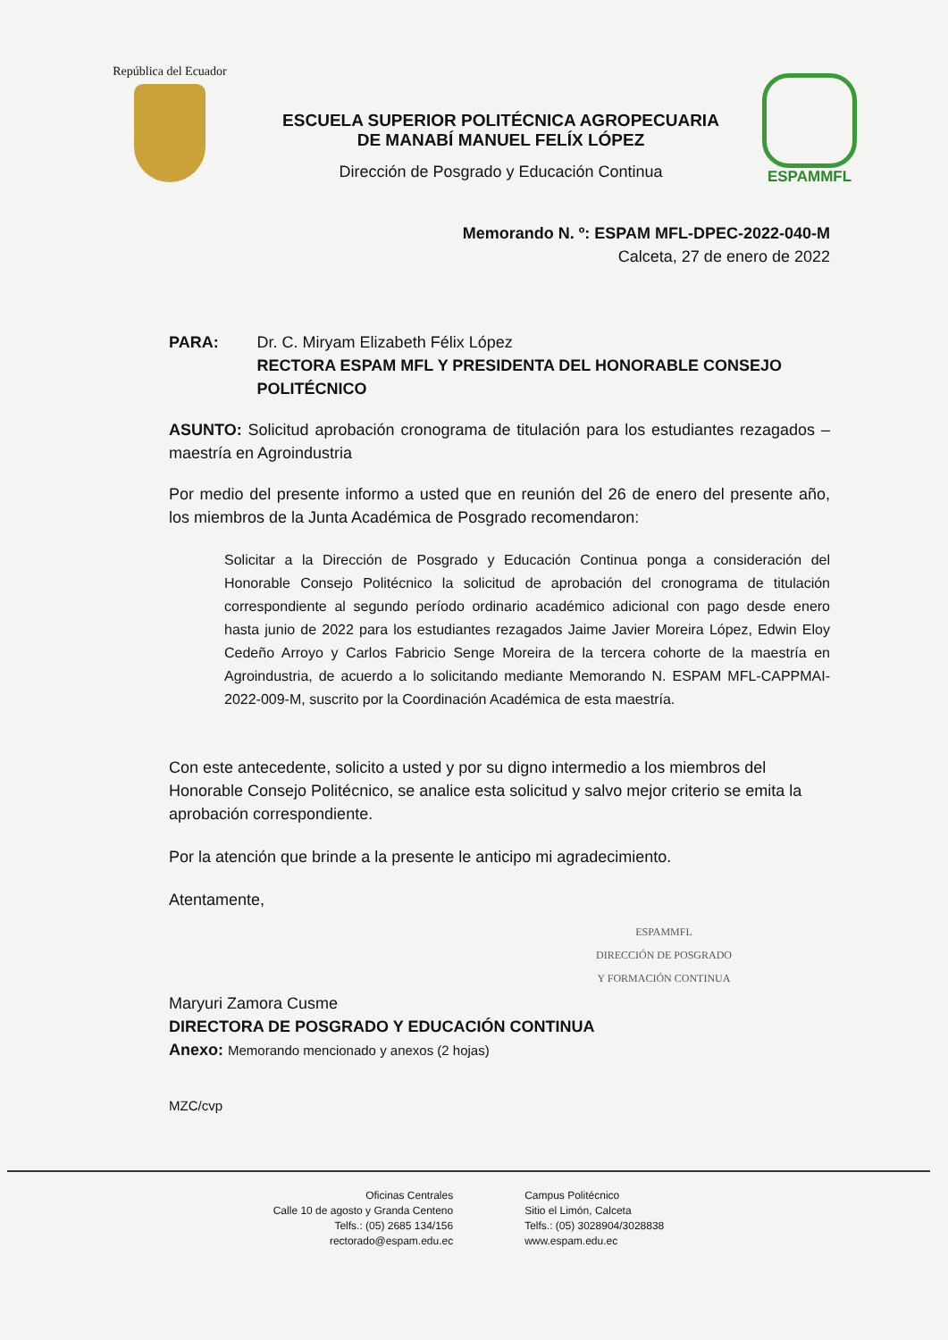República del Ecuador
ESCUELA SUPERIOR POLITÉCNICA AGROPECUARIA
DE MANABÍ MANUEL FELÍX LÓPEZ
Dirección de Posgrado y Educación Continua
ESPAMMFL
Memorando N. º: ESPAM MFL-DPEC-2022-040-M
Calceta, 27 de enero de 2022
PARA: Dr. C. Miryam Elizabeth Félix López
RECTORA ESPAM MFL Y PRESIDENTA DEL HONORABLE CONSEJO POLITÉCNICO
ASUNTO: Solicitud aprobación cronograma de titulación para los estudiantes rezagados – maestría en Agroindustria
Por medio del presente informo a usted que en reunión del 26 de enero del presente año, los miembros de la Junta Académica de Posgrado recomendaron:
Solicitar a la Dirección de Posgrado y Educación Continua ponga a consideración del Honorable Consejo Politécnico la solicitud de aprobación del cronograma de titulación correspondiente al segundo período ordinario académico adicional con pago desde enero hasta junio de 2022 para los estudiantes rezagados Jaime Javier Moreira López, Edwin Eloy Cedeño Arroyo y Carlos Fabricio Senge Moreira de la tercera cohorte de la maestría en Agroindustria, de acuerdo a lo solicitando mediante Memorando N. ESPAM MFL-CAPPMAI-2022-009-M, suscrito por la Coordinación Académica de esta maestría.
Con este antecedente, solicito a usted y por su digno intermedio a los miembros del Honorable Consejo Politécnico, se analice esta solicitud y salvo mejor criterio se emita la aprobación correspondiente.
Por la atención que brinde a la presente le anticipo mi agradecimiento.
Atentamente,
ESPAMMFL
DIRECCIÓN DE POSGRADO
Y FORMACIÓN CONTINUA
Maryuri Zamora Cusme
DIRECTORA DE POSGRADO Y EDUCACIÓN CONTINUA
Anexo: Memorando mencionado y anexos (2 hojas)
MZC/cvp
Oficinas Centrales
Calle 10 de agosto y Granda Centeno
Telfs.: (05) 2685 134/156
rectorado@espam.edu.ec
Campus Politécnico
Sitio el Limón, Calceta
Telfs.: (05) 3028904/3028838
www.espam.edu.ec